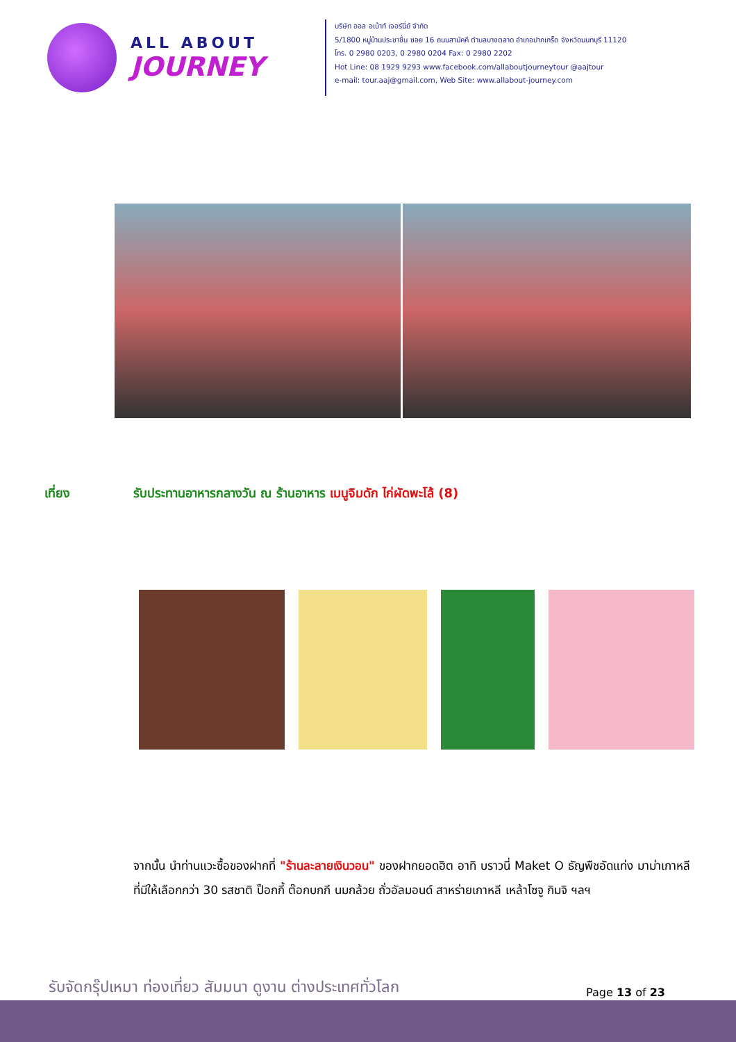ALL ABOUT
JOURNEY
บริษัท ออล อเบ้าท์ เจอร์นี่ย์ จำกัด
5/1800 หมู่บ้านประชาชื่น ซอย 16 ถนนสามัคคี ตำบลบางตลาด อำเภอปากเกร็ด จังหวัดนนทบุรี 11120
โทร. 0 2980 0203, 0 2980 0204 Fax: 0 2980 2202
Hot Line: 08 1929 9293 www.facebook.com/allaboutjourneytour @aajtour
e-mail: tour.aaj@gmail.com, Web Site: www.allabout-journey.com
เที่ยง รับประทานอาหารกลางวัน ณ ร้านอาหาร เมนูจิมดัก ไก่ผัดพะโล้ (8)
จากนั้น นำท่านแวะซื้อของฝากที่ "ร้านละลายเงินวอน" ของฝากยอดฮิต อาทิ บราวนี่ Maket O ธัญพืชอัดแท่ง มาม่าเกาหลีที่มีให้เลือกกว่า 30 รสชาติ ป็อกกี้ ต๊อกบกกี นมกล้วย ถั่วอัลมอนด์ สาหร่ายเกาหลี เหล้าโซจู กิมจิ ฯลฯ
รับจัดกรุ๊ปเหมา ท่องเที่ยว สัมมนา ดูงาน ต่างประเทศทั่วโลก
Page 13 of 23